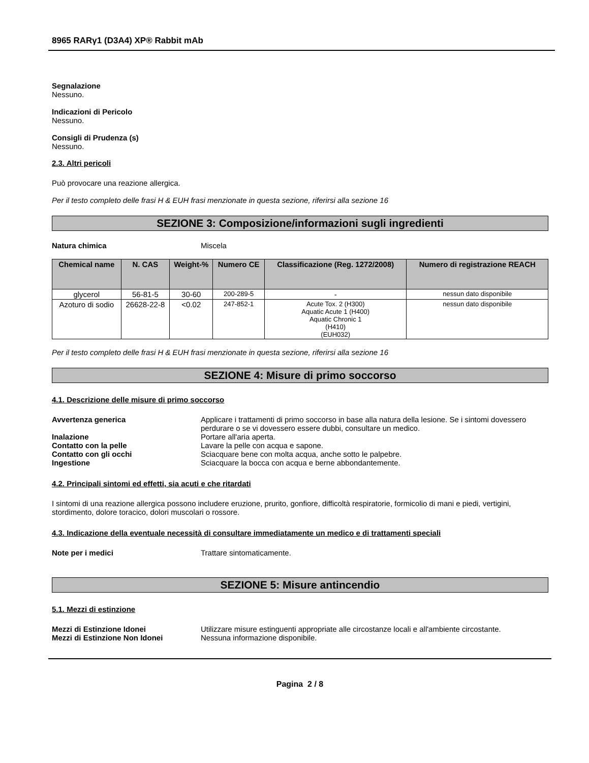8965 RARγ1 (D3A4) XP® Rabbit mAb
Segnalazione
Nessuno.
Indicazioni di Pericolo
Nessuno.
Consigli di Prudenza (s)
Nessuno.
2.3. Altri pericoli
Può provocare una reazione allergica.
Per il testo completo delle frasi H & EUH frasi menzionate in questa sezione, riferirsi alla sezione 16
SEZIONE 3: Composizione/informazioni sugli ingredienti
Natura chimica Miscela
| Chemical name | N. CAS | Weight-% | Numero CE | Classificazione (Reg. 1272/2008) | Numero di registrazione REACH |
| --- | --- | --- | --- | --- | --- |
| glycerol | 56-81-5 | 30-60 | 200-289-5 | - | nessun dato disponibile |
| Azoturo di sodio | 26628-22-8 | <0.02 | 247-852-1 | Acute Tox. 2 (H300) Aquatic Acute 1 (H400) Aquatic Chronic 1 (H410) (EUH032) | nessun dato disponibile |
Per il testo completo delle frasi H & EUH frasi menzionate in questa sezione, riferirsi alla sezione 16
SEZIONE 4: Misure di primo soccorso
4.1. Descrizione delle misure di primo soccorso
Avvertenza generica Applicare i trattamenti di primo soccorso in base alla natura della lesione. Se i sintomi dovessero perdurare o se vi dovessero essere dubbi, consultare un medico.
Inalazione Portare all'aria aperta.
Contatto con la pelle Lavare la pelle con acqua e sapone.
Contatto con gli occhi Sciacquare bene con molta acqua, anche sotto le palpebre.
Ingestione Sciacquare la bocca con acqua e berne abbondantemente.
4.2. Principali sintomi ed effetti, sia acuti e che ritardati
I sintomi di una reazione allergica possono includere eruzione, prurito, gonfiore, difficoltà respiratorie, formicolio di mani e piedi, vertigini, stordimento, dolore toracico, dolori muscolari o rossore.
4.3. Indicazione della eventuale necessità di consultare immediatamente un medico e di trattamenti speciali
Note per i medici Trattare sintomaticamente.
SEZIONE 5: Misure antincendio
5.1. Mezzi di estinzione
Mezzi di Estinzione Idonei Utilizzare misure estinguenti appropriate alle circostanze locali e all'ambiente circostante.
Mezzi di Estinzione Non Idonei Nessuna informazione disponibile.
Pagina 2 / 8